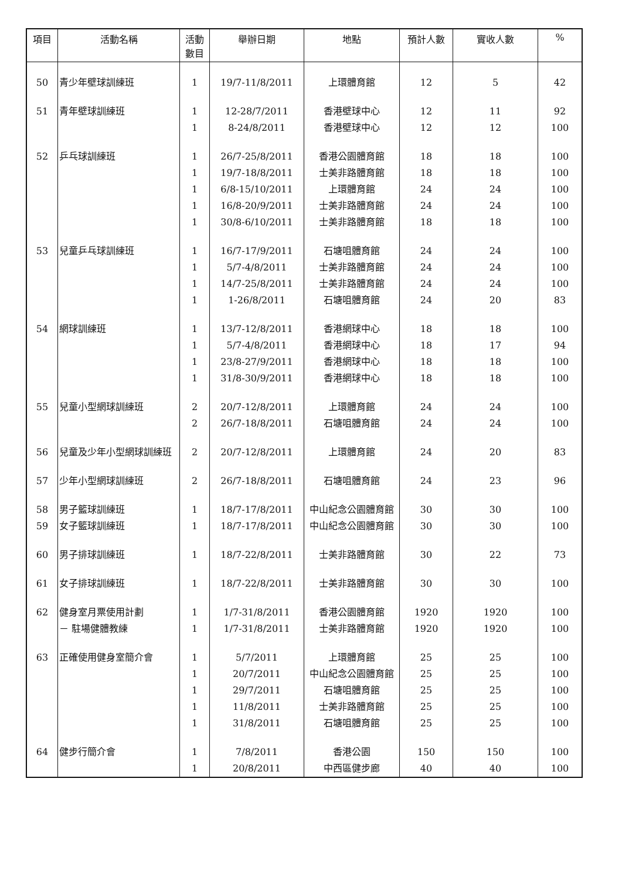| 項目 | 活動名稱 | 活動 數目 | 舉辦日期 | 地點 | 預計人數 | 實收人數 | % |
| --- | --- | --- | --- | --- | --- | --- | --- |
| 50 | 青少年壁球訓練班 | 1 | 19/7-11/8/2011 | 上環體育館 | 12 | 5 | 42 |
| 51 | 青年壁球訓練班 | 1 | 12-28/7/2011 | 香港壁球中心 | 12 | 11 | 92 |
| | | 1 | 8-24/8/2011 | 香港壁球中心 | 12 | 12 | 100 |
| 52 | 乒乓球訓練班 | 1 | 26/7-25/8/2011 | 香港公園體育館 | 18 | 18 | 100 |
| | | 1 | 19/7-18/8/2011 | 士美非路體育館 | 18 | 18 | 100 |
| | | 1 | 6/8-15/10/2011 | 上環體育館 | 24 | 24 | 100 |
| | | 1 | 16/8-20/9/2011 | 士美非路體育館 | 24 | 24 | 100 |
| | | 1 | 30/8-6/10/2011 | 士美非路體育館 | 18 | 18 | 100 |
| 53 | 兒童乒乓球訓練班 | 1 | 16/7-17/9/2011 | 石塘咀體育館 | 24 | 24 | 100 |
| | | 1 | 5/7-4/8/2011 | 士美非路體育館 | 24 | 24 | 100 |
| | | 1 | 14/7-25/8/2011 | 士美非路體育館 | 24 | 24 | 100 |
| | | 1 | 1-26/8/2011 | 石塘咀體育館 | 24 | 20 | 83 |
| 54 | 網球訓練班 | 1 | 13/7-12/8/2011 | 香港網球中心 | 18 | 18 | 100 |
| | | 1 | 5/7-4/8/2011 | 香港網球中心 | 18 | 17 | 94 |
| | | 1 | 23/8-27/9/2011 | 香港網球中心 | 18 | 18 | 100 |
| | | 1 | 31/8-30/9/2011 | 香港網球中心 | 18 | 18 | 100 |
| 55 | 兒童小型網球訓練班 | 2 | 20/7-12/8/2011 | 上環體育館 | 24 | 24 | 100 |
| | | 2 | 26/7-18/8/2011 | 石塘咀體育館 | 24 | 24 | 100 |
| 56 | 兒童及少年小型網球訓練班 | 2 | 20/7-12/8/2011 | 上環體育館 | 24 | 20 | 83 |
| 57 | 少年小型網球訓練班 | 2 | 26/7-18/8/2011 | 石塘咀體育館 | 24 | 23 | 96 |
| 58 | 男子籃球訓練班 | 1 | 18/7-17/8/2011 | 中山紀念公園體育館 | 30 | 30 | 100 |
| 59 | 女子籃球訓練班 | 1 | 18/7-17/8/2011 | 中山紀念公園體育館 | 30 | 30 | 100 |
| 60 | 男子排球訓練班 | 1 | 18/7-22/8/2011 | 士美非路體育館 | 30 | 22 | 73 |
| 61 | 女子排球訓練班 | 1 | 18/7-22/8/2011 | 士美非路體育館 | 30 | 30 | 100 |
| 62 | 健身室月票使用計劃 | 1 | 1/7-31/8/2011 | 香港公園體育館 | 1920 | 1920 | 100 |
| | － 駐場健體教練 | 1 | 1/7-31/8/2011 | 士美非路體育館 | 1920 | 1920 | 100 |
| 63 | 正確使用健身室簡介會 | 1 | 5/7/2011 | 上環體育館 | 25 | 25 | 100 |
| | | 1 | 20/7/2011 | 中山紀念公園體育館 | 25 | 25 | 100 |
| | | 1 | 29/7/2011 | 石塘咀體育館 | 25 | 25 | 100 |
| | | 1 | 11/8/2011 | 士美非路體育館 | 25 | 25 | 100 |
| | | 1 | 31/8/2011 | 石塘咀體育館 | 25 | 25 | 100 |
| 64 | 健步行簡介會 | 1 | 7/8/2011 | 香港公園 | 150 | 150 | 100 |
| | | 1 | 20/8/2011 | 中西區健步廊 | 40 | 40 | 100 |